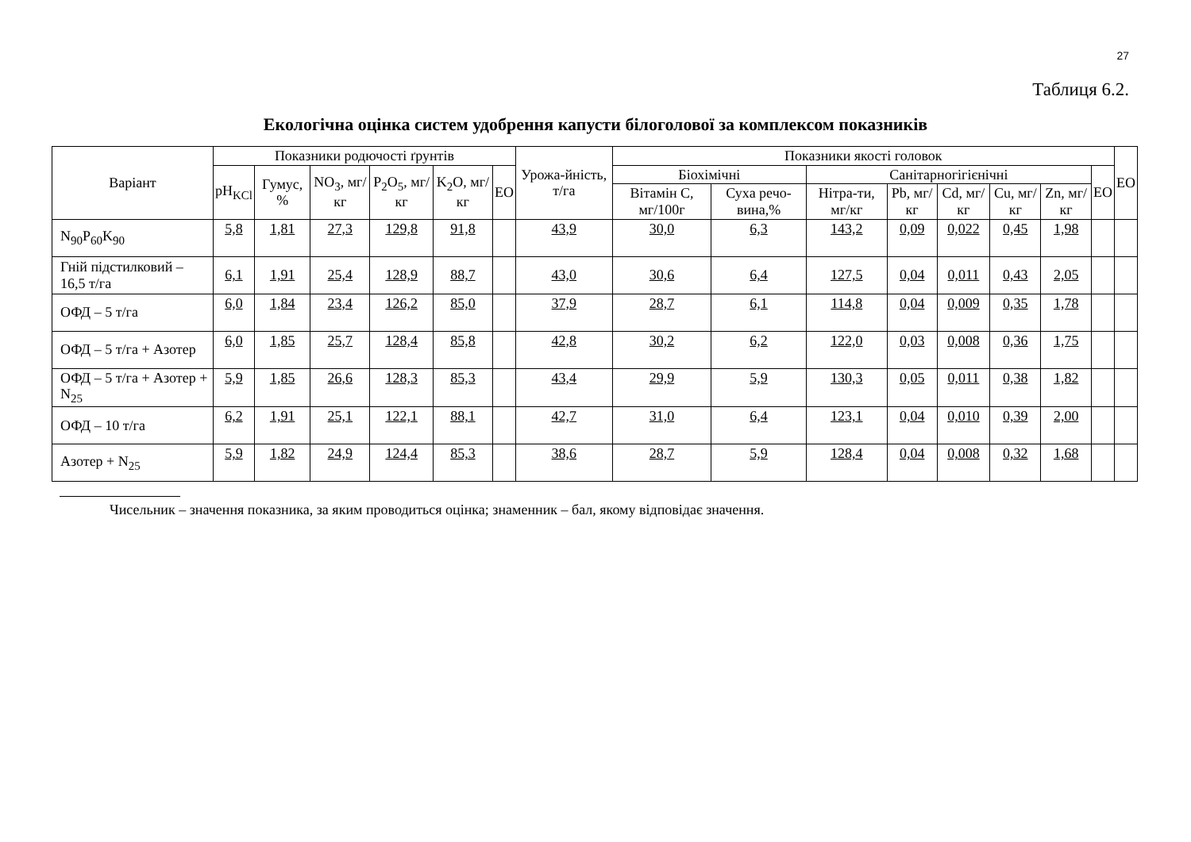27
Таблиця 6.2.
Екологічна оцінка систем удобрення капусти білоголової за комплексом показників
| Варіант | Показники родючості ґрунтів | | | | | | Урожа-йність, т/га | Показники якості головок | | | | | | | | ЕО |
| --- | --- | --- | --- | --- | --- | --- | --- | --- | --- | --- | --- | --- | --- | --- | --- | --- |
| | pH<sub>KCl</sub> | Гумус, % | NO<sub>3</sub>, мг/кг | P<sub>2</sub>O<sub>5</sub>, мг/кг | K<sub>2</sub>O, мг/кг | ЕО | | Біохімічні | | Санітарногігієнічні | | | | | ЕО | |
| | | | | | | | | Вітамін С, мг/100г | Суха речо-вина,% | Нітра-ти, мг/кг | Pb, мг/кг | Cd, мг/кг | Cu, мг/кг | Zn, мг/кг | | |
| N<sub>90</sub>P<sub>60</sub>K<sub>90</sub> | 5,8 | 1,81 | 27,3 | 129,8 | 91,8 | | 43,9 | 30,0 | 6,3 | 143,2 | 0,09 | 0,022 | 0,45 | 1,98 | | |
| Гній підстилковий – 16,5 т/га | 6,1 | 1,91 | 25,4 | 128,9 | 88,7 | | 43,0 | 30,6 | 6,4 | 127,5 | 0,04 | 0,011 | 0,43 | 2,05 | | |
| ОФД – 5 т/га | 6,0 | 1,84 | 23,4 | 126,2 | 85,0 | | 37,9 | 28,7 | 6,1 | 114,8 | 0,04 | 0,009 | 0,35 | 1,78 | | |
| ОФД – 5 т/га + Азотер | 6,0 | 1,85 | 25,7 | 128,4 | 85,8 | | 42,8 | 30,2 | 6,2 | 122,0 | 0,03 | 0,008 | 0,36 | 1,75 | | |
| ОФД – 5 т/га + Азотер + N<sub>25</sub> | 5,9 | 1,85 | 26,6 | 128,3 | 85,3 | | 43,4 | 29,9 | 5,9 | 130,3 | 0,05 | 0,011 | 0,38 | 1,82 | | |
| ОФД – 10 т/га | 6,2 | 1,91 | 25,1 | 122,1 | 88,1 | | 42,7 | 31,0 | 6,4 | 123,1 | 0,04 | 0,010 | 0,39 | 2,00 | | |
| Азотер + N<sub>25</sub> | 5,9 | 1,82 | 24,9 | 124,4 | 85,3 | | 38,6 | 28,7 | 5,9 | 128,4 | 0,04 | 0,008 | 0,32 | 1,68 | | |
Чисельник – значення показника, за яким проводиться оцінка; знаменник – бал, якому відповідає значення.